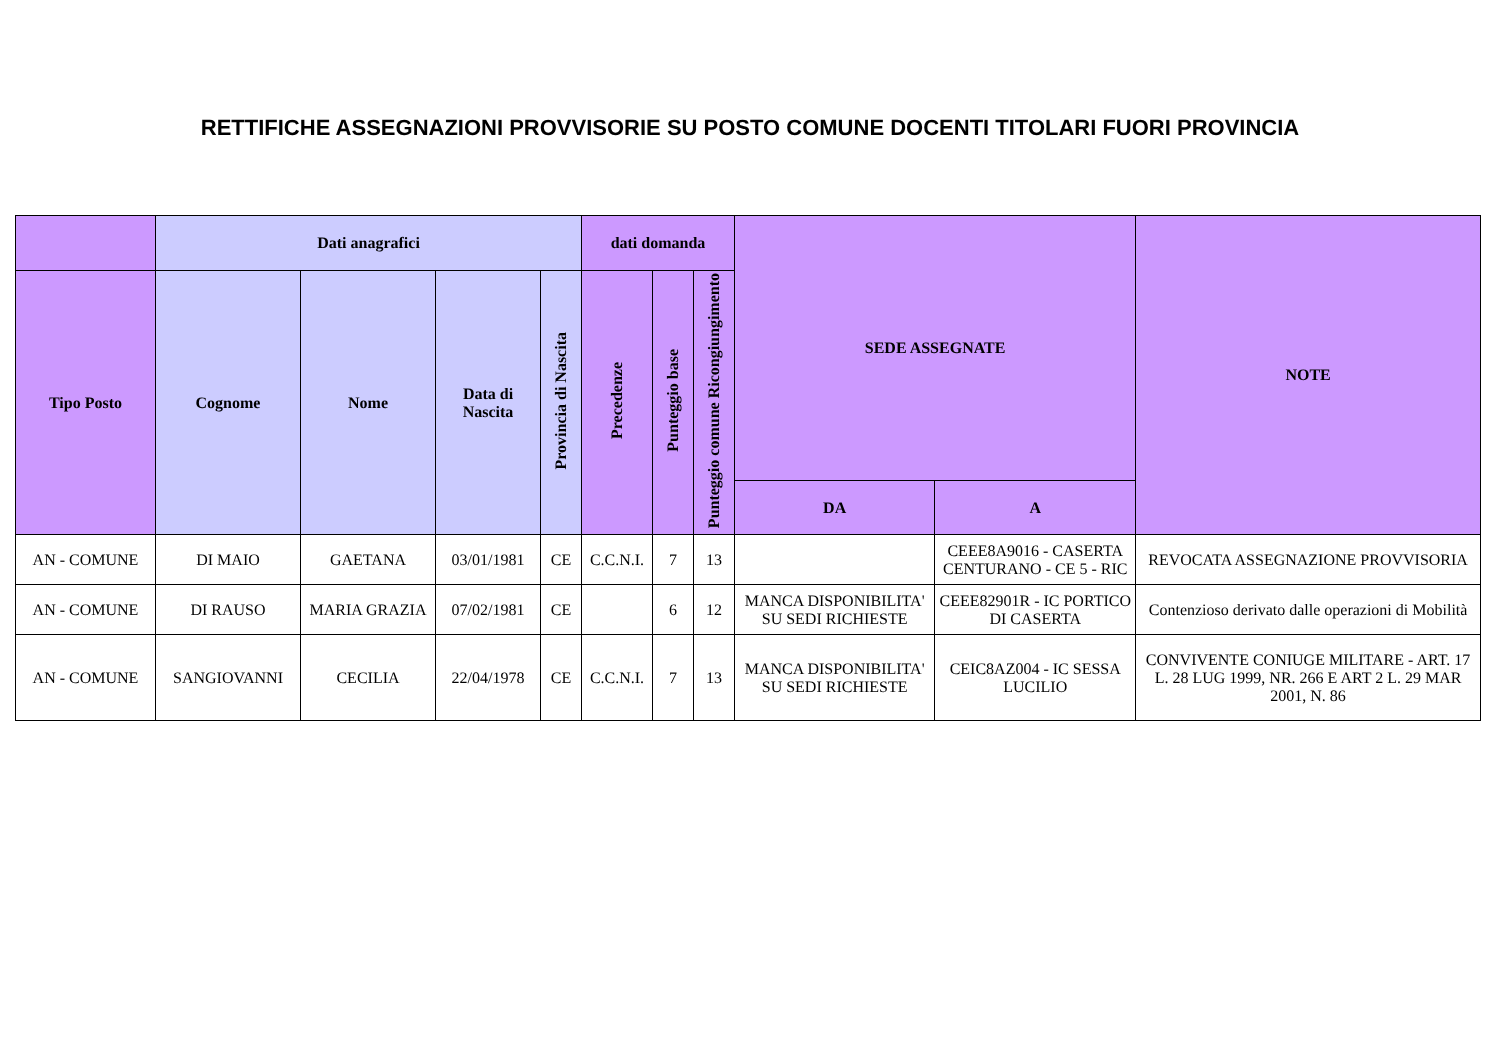RETTIFICHE ASSEGNAZIONI PROVVISORIE SU POSTO COMUNE DOCENTI TITOLARI FUORI PROVINCIA
| | Dati anagrafici | | | | dati domanda | | | SEDE ASSEGNATE | | NOTE |
| --- | --- | --- | --- | --- | --- | --- | --- | --- | --- | --- |
| Tipo Posto | Cognome | Nome | Data di Nascita | Provincia di Nascita | Precedenze | Punteggio base | Punteggio comune Ricongiungimento | | | |
| | | | | | | | | DA | A | |
| AN - COMUNE | DI MAIO | GAETANA | 03/01/1981 | CE | C.C.N.I. | 7 | 13 | | CEEE8A9016 - CASERTA CENTURANO - CE 5 - RIC | REVOCATA ASSEGNAZIONE PROVVISORIA |
| AN - COMUNE | DI RAUSO | MARIA GRAZIA | 07/02/1981 | CE | | 6 | 12 | MANCA DISPONIBILITA' SU SEDI RICHIESTE | CEEE82901R - IC PORTICO DI CASERTA | Contenzioso derivato dalle operazioni di Mobilità |
| AN - COMUNE | SANGIOVANNI | CECILIA | 22/04/1978 | CE | C.C.N.I. | 7 | 13 | MANCA DISPONIBILITA' SU SEDI RICHIESTE | CEIC8AZ004 - IC SESSA LUCILIO | CONVIVENTE CONIUGE MILITARE - ART. 17 L. 28 LUG 1999, NR. 266 E ART 2 L. 29 MAR 2001, N. 86 |